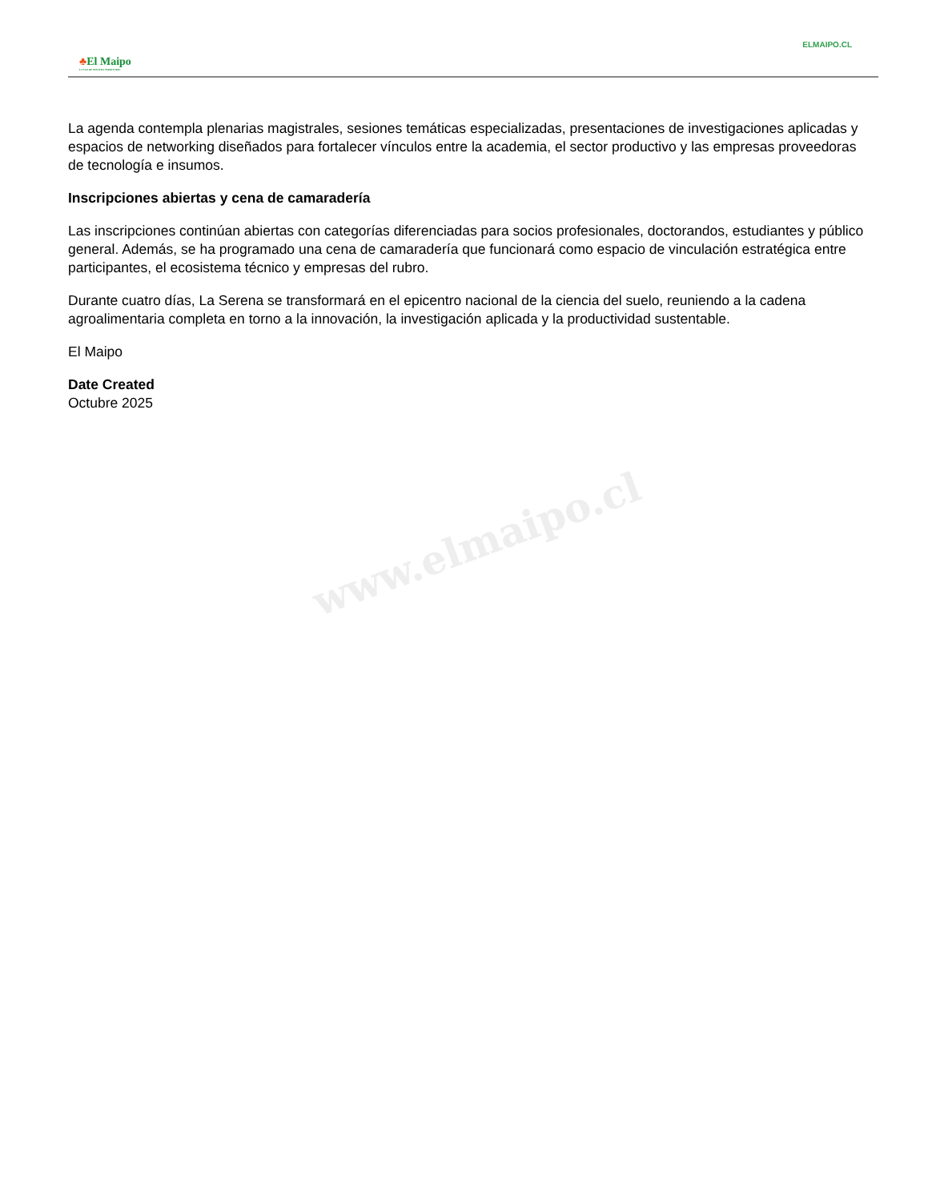www.elmaipo.cl
ELMAIPO.CL
♣El Maipo
LA VOZ DE NUESTRO TERRITORIO
La agenda contempla plenarias magistrales, sesiones temáticas especializadas, presentaciones de investigaciones aplicadas y espacios de networking diseñados para fortalecer vínculos entre la academia, el sector productivo y las empresas proveedoras de tecnología e insumos.
Inscripciones abiertas y cena de camaradería
Las inscripciones continúan abiertas con categorías diferenciadas para socios profesionales, doctorandos, estudiantes y público general. Además, se ha programado una cena de camaradería que funcionará como espacio de vinculación estratégica entre participantes, el ecosistema técnico y empresas del rubro.
Durante cuatro días, La Serena se transformará en el epicentro nacional de la ciencia del suelo, reuniendo a la cadena agroalimentaria completa en torno a la innovación, la investigación aplicada y la productividad sustentable.
El Maipo
Date Created
Octubre 2025